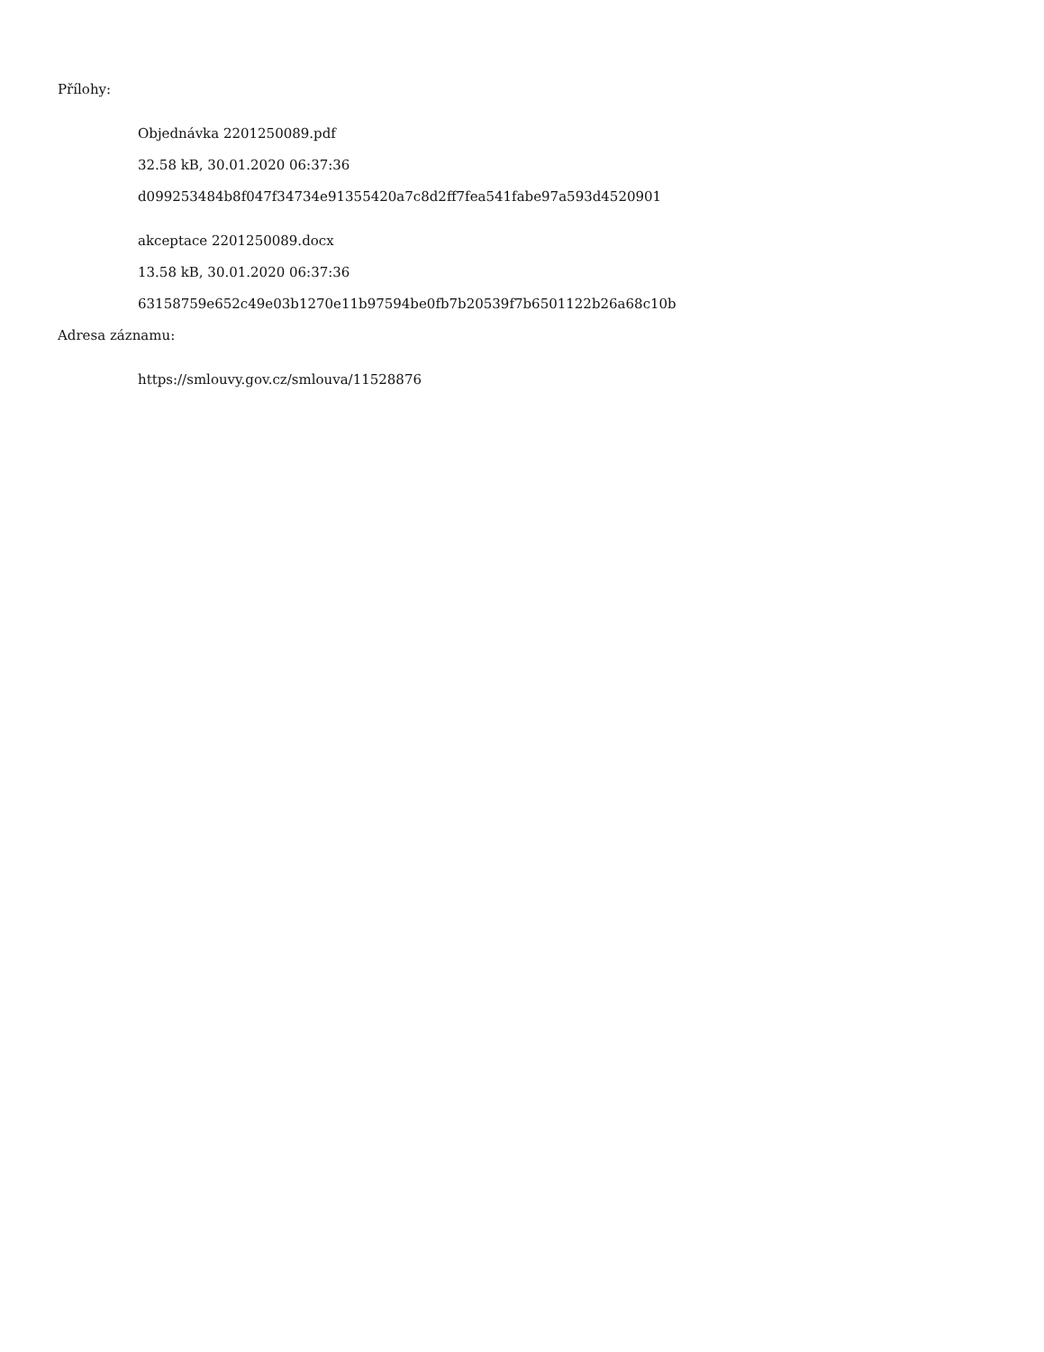Přílohy:
Objednávka 2201250089.pdf
32.58 kB, 30.01.2020 06:37:36
d099253484b8f047f34734e91355420a7c8d2ff7fea541fabe97a593d4520901
akceptace 2201250089.docx
13.58 kB, 30.01.2020 06:37:36
63158759e652c49e03b1270e11b97594be0fb7b20539f7b6501122b26a68c10b
Adresa záznamu:
https://smlouvy.gov.cz/smlouva/11528876